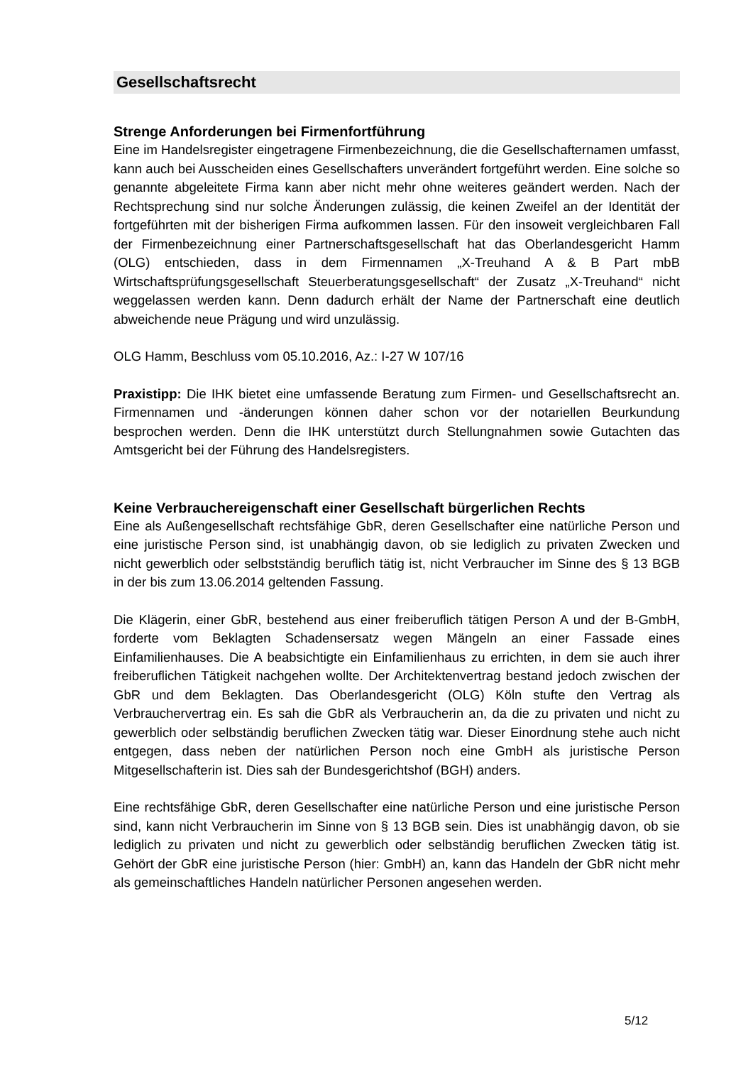Gesellschaftsrecht
Strenge Anforderungen bei Firmenfortführung
Eine im Handelsregister eingetragene Firmenbezeichnung, die die Gesellschafter­namen umfasst, kann auch bei Ausscheiden eines Gesellschafters unverändert fortgeführt werden. Eine solche so genannte abgeleitete Firma kann aber nicht mehr ohne weiteres geändert werden. Nach der Rechtsprechung sind nur solche Änderungen zulässig, die keinen Zweifel an der Identität der fortgeführten mit der bisherigen Firma aufkommen lassen. Für den insoweit vergleichbaren Fall der Fir­menbezeichnung einer Partnerschaftsgesellschaft hat das Oberlandesgericht Hamm (OLG) entschieden, dass in dem Firmennamen „X-Treuhand A & B Part mbB Wirtschaftsprüfungsgesellschaft Steuerberatungsgesellschaft“ der Zusatz „X-Treuhand“ nicht weggelassen werden kann. Denn dadurch erhält der Name der Partnerschaft eine deutlich abweichende neue Prägung und wird unzulässig.
OLG Hamm, Beschluss vom 05.10.2016, Az.: I-27 W 107/16
Praxistipp: Die IHK bietet eine umfassende Beratung zum Firmen- und Gesell­schaftsrecht an. Firmennamen und -änderungen können daher schon vor der nota­riellen Beurkundung besprochen werden. Denn die IHK unterstützt durch Stellung­nahmen sowie Gutachten das Amtsgericht bei der Führung des Handelsregisters.
Keine Verbrauchereigenschaft einer Gesellschaft bürgerlichen Rechts
Eine als Außengesellschaft rechtsfähige GbR, deren Gesellschafter eine natürliche Person und eine juristische Person sind, ist unabhängig davon, ob sie lediglich zu privaten Zwecken und nicht gewerblich oder selbstständig beruflich tätig ist, nicht Verbraucher im Sinne des § 13 BGB in der bis zum 13.06.2014 geltenden Fas­sung.
Die Klägerin, einer GbR, bestehend aus einer freiberuflich tätigen Person A und der B-GmbH, forderte vom Beklagten Schadensersatz wegen Mängeln an einer Fassade eines Einfamilienhauses. Die A beabsichtigte ein Einfamilienhaus zu er­richten, in dem sie auch ihrer freiberuflichen Tätigkeit nachgehen wollte. Der Archi­tektenvertrag bestand jedoch zwischen der GbR und dem Beklagten. Das Ober­landesgericht (OLG) Köln stufte den Vertrag als Verbrauchervertrag ein. Es sah die GbR als Verbraucherin an, da die zu privaten und nicht zu gewerblich oder selb­ständig beruflichen Zwecken tätig war. Dieser Einordnung stehe auch nicht entge­gen, dass neben der natürlichen Person noch eine GmbH als juristische Person Mitgesellschafterin ist. Dies sah der Bundesgerichtshof (BGH) anders.
Eine rechtsfähige GbR, deren Gesellschafter eine natürliche Person und eine juris­tische Person sind, kann nicht Verbraucherin im Sinne von § 13 BGB sein. Dies ist unabhängig davon, ob sie lediglich zu privaten und nicht zu gewerblich oder selb­ständig beruflichen Zwecken tätig ist. Gehört der GbR eine juristische Person (hier: GmbH) an, kann das Handeln der GbR nicht mehr als gemeinschaftliches Handeln natürlicher Personen angesehen werden.
5/12